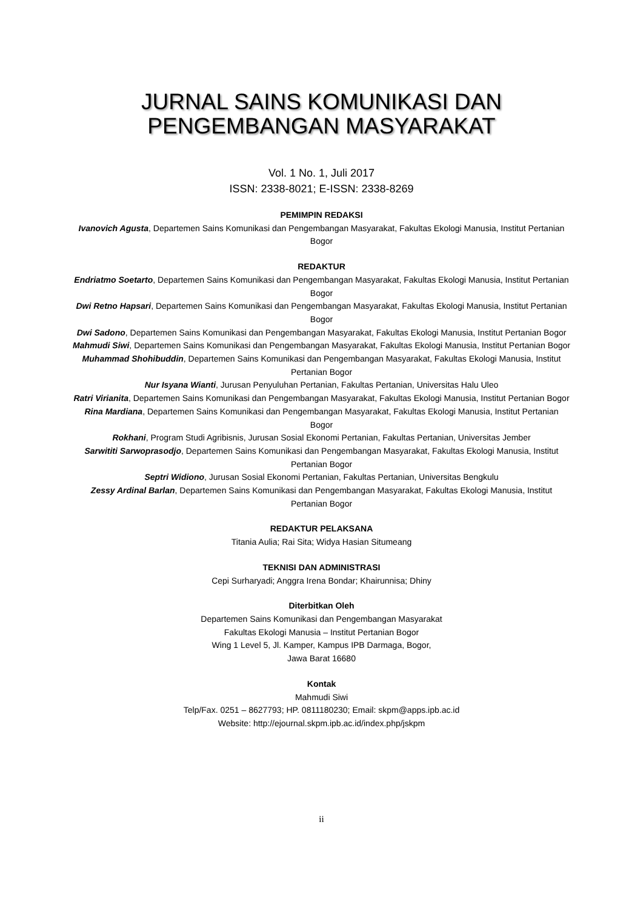JURNAL SAINS KOMUNIKASI DAN
PENGEMBANGAN MASYARAKAT
Vol. 1 No. 1, Juli 2017
ISSN: 2338-8021; E-ISSN: 2338-8269
PEMIMPIN REDAKSI
Ivanovich Agusta, Departemen Sains Komunikasi dan Pengembangan Masyarakat, Fakultas Ekologi Manusia, Institut Pertanian Bogor
REDAKTUR
Endriatmo Soetarto, Departemen Sains Komunikasi dan Pengembangan Masyarakat, Fakultas Ekologi Manusia, Institut Pertanian Bogor
Dwi Retno Hapsari, Departemen Sains Komunikasi dan Pengembangan Masyarakat, Fakultas Ekologi Manusia, Institut Pertanian Bogor
Dwi Sadono, Departemen Sains Komunikasi dan Pengembangan Masyarakat, Fakultas Ekologi Manusia, Institut Pertanian Bogor
Mahmudi Siwi, Departemen Sains Komunikasi dan Pengembangan Masyarakat, Fakultas Ekologi Manusia, Institut Pertanian Bogor
Muhammad Shohibuddin, Departemen Sains Komunikasi dan Pengembangan Masyarakat, Fakultas Ekologi Manusia, Institut Pertanian Bogor
Nur Isyana Wianti, Jurusan Penyuluhan Pertanian, Fakultas Pertanian, Universitas Halu Uleo
Ratri Virianita, Departemen Sains Komunikasi dan Pengembangan Masyarakat, Fakultas Ekologi Manusia, Institut Pertanian Bogor
Rina Mardiana, Departemen Sains Komunikasi dan Pengembangan Masyarakat, Fakultas Ekologi Manusia, Institut Pertanian Bogor
Rokhani, Program Studi Agribisnis, Jurusan Sosial Ekonomi Pertanian, Fakultas Pertanian, Universitas Jember
Sarwititi Sarwoprasodjo, Departemen Sains Komunikasi dan Pengembangan Masyarakat, Fakultas Ekologi Manusia, Institut Pertanian Bogor
Septri Widiono, Jurusan Sosial Ekonomi Pertanian, Fakultas Pertanian, Universitas Bengkulu
Zessy Ardinal Barlan, Departemen Sains Komunikasi dan Pengembangan Masyarakat, Fakultas Ekologi Manusia, Institut Pertanian Bogor
REDAKTUR PELAKSANA
Titania Aulia; Rai Sita; Widya Hasian Situmeang
TEKNISI DAN ADMINISTRASI
Cepi Surharyadi; Anggra Irena Bondar; Khairunnisa; Dhiny
Diterbitkan Oleh
Departemen Sains Komunikasi dan Pengembangan Masyarakat
Fakultas Ekologi Manusia – Institut Pertanian Bogor
Wing 1 Level 5, Jl. Kamper, Kampus IPB Darmaga, Bogor,
Jawa Barat 16680
Kontak
Mahmudi Siwi
Telp/Fax. 0251 – 8627793; HP. 0811180230; Email: skpm@apps.ipb.ac.id
Website: http://ejournal.skpm.ipb.ac.id/index.php/jskpm
ii